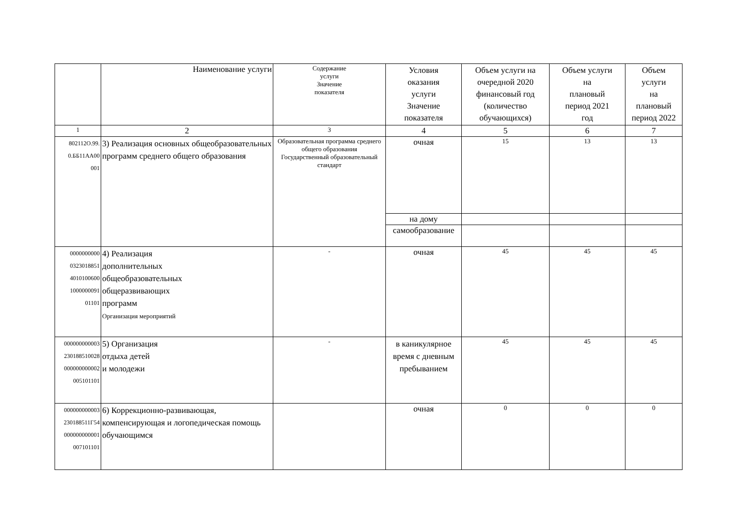| | Наименование услуги | Содержание услуги Значение показателя | Условия оказания услуги Значение показателя | Объем услуги на очередной 2020 финансовый год (количество обучающихся) | Объем услуги на плановый период 2021 год | Объем услуги на плановый период 2022 |
| --- | --- | --- | --- | --- | --- | --- |
| 1 | 2 | 3 | 4 | 5 | 6 | 7 |
| 802112О.99. 0.ББ11АА00 001 | 3) Реализация основных общеобразовательных программ среднего общего образования | Образовательная программа среднего общего образования Государственный образовательный стандарт | очная | 15 | 13 | 13 |
| | | | на дому | | | |
| | | | самообразование | | | |
| 0000000000 0323018851 4010100600 1000000091 01101 | 4) Реализация дополнительных общеобразовательных общеразвивающих программ Организация мероприятий | - | очная | 45 | 45 | 45 |
| 000000000003 230188510028 000000000002 005101101 | 5) Организация отдыха детей и молодежи | - | в каникулярное время с дневным пребыванием | 45 | 45 | 45 |
| 000000000003 230188511Г54 000000000001 007101101 | 6) Коррекционно-развивающая, компенсирующая и логопедическая помощь обучающимся | | очная | 0 | 0 | 0 |